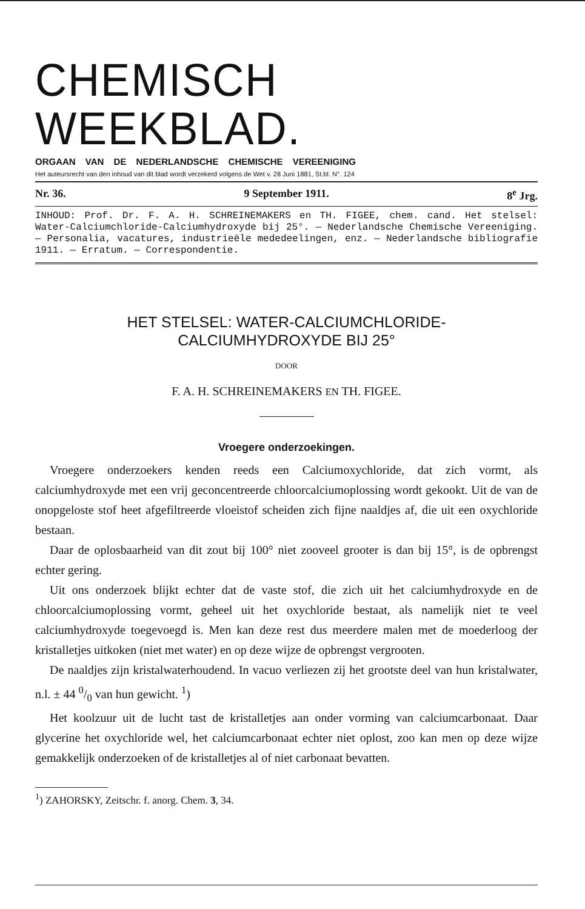CHEMISCH WEEKBLAD.
ORGAAN VAN DE NEDERLANDSCHE CHEMISCHE VEREENIGING
Het auteursrecht van den inhoud van dit blad wordt verzekerd volgens de Wet v. 28 Juni 1881, St.bl. N°. 124
Nr. 36. 9 September 1911. 8<sup>e</sup> Jrg.
INHOUD: Prof. Dr. F. A. H. SCHREINEMAKERS en TH. FIGEE, chem. cand. Het stelsel: Water-Calciumchloride-Calciumhydroxyde bij 25°. — Nederlandsche Chemische Vereeniging. — Personalia, vacatures, industrieële mededeelingen, enz. — Nederlandsche bibliografie 1911. — Erratum. — Correspondentie.
HET STELSEL: WATER-CALCIUMCHLORIDE-
CALCIUMHYDROXYDE BIJ 25°
DOOR
F. A. H. SCHREINEMAKERS EN TH. FIGEE.
Vroegere onderzoekingen.
Vroegere onderzoekers kenden reeds een Calciumoxychloride, dat zich vormt, als calciumhydroxyde met een vrij geconcentreerde chloorcalciumoplossing wordt gekookt. Uit de van de onopgeloste stof heet afgefiltreerde vloeistof scheiden zich fijne naaldjes af, die uit een oxychloride bestaan.
Daar de oplosbaarheid van dit zout bij 100° niet zooveel grooter is dan bij 15°, is de opbrengst echter gering.
Uit ons onderzoek blijkt echter dat de vaste stof, die zich uit het calciumhydroxyde en de chloorcalciumoplossing vormt, geheel uit het oxychloride bestaat, als namelijk niet te veel calciumhydroxyde toegevoegd is. Men kan deze rest dus meerdere malen met de moederloog der kristalletjes uitkoken (niet met water) en op deze wijze de opbrengst vergrooten.
De naaldjes zijn kristalwaterhoudend. In vacuo verliezen zij het grootste deel van hun kristalwater, n.l. ± 44 0/0 van hun gewicht. <sup>1</sup>)
Het koolzuur uit de lucht tast de kristalletjes aan onder vorming van calciumcarbonaat. Daar glycerine het oxychloride wel, het calciumcarbonaat echter niet oplost, zoo kan men op deze wijze gemakkelijk onderzoeken of de kristalletjes al of niet carbonaat bevatten.
<sup>1</sup>) ZAHORSKY, Zeitschr. f. anorg. Chem. 3, 34.